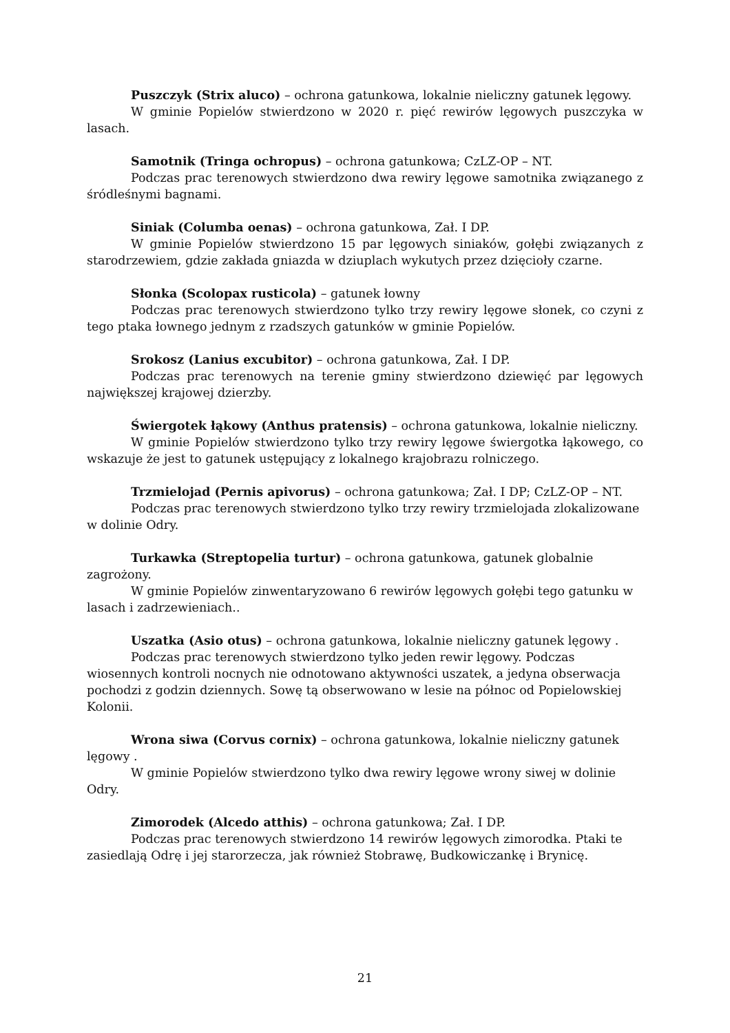Puszczyk (Strix aluco) – ochrona gatunkowa, lokalnie nieliczny gatunek lęgowy.
W gminie Popielów stwierdzono w 2020 r. pięć rewirów lęgowych puszczyka w lasach.
Samotnik (Tringa ochropus) – ochrona gatunkowa; CzLZ-OP – NT.
Podczas prac terenowych stwierdzono dwa rewiry lęgowe samotnika związanego z śródleśnymi bagnami.
Siniak (Columba oenas) – ochrona gatunkowa, Zał. I DP.
W gminie Popielów stwierdzono 15 par lęgowych siniaków, gołębi związanych z starodrzewiem, gdzie zakłada gniazda w dziuplach wykutych przez dzięcioły czarne.
Słonka (Scolopax rusticola) – gatunek łowny
Podczas prac terenowych stwierdzono tylko trzy rewiry lęgowe słonek, co czyni z tego ptaka łownego jednym z rzadszych gatunków w gminie Popielów.
Srokosz (Lanius excubitor) – ochrona gatunkowa, Zał. I DP.
Podczas prac terenowych na terenie gminy stwierdzono dziewięć par lęgowych największej krajowej dzierzby.
Świergotek łąkowy (Anthus pratensis) – ochrona gatunkowa, lokalnie nieliczny.
W gminie Popielów stwierdzono tylko trzy rewiry lęgowe świergotka łąkowego, co wskazuje że jest to gatunek ustępujący z lokalnego krajobrazu rolniczego.
Trzmielojad (Pernis apivorus) – ochrona gatunkowa; Zał. I DP; CzLZ-OP – NT.
Podczas prac terenowych stwierdzono tylko trzy rewiry trzmielojada zlokalizowane w dolinie Odry.
Turkawka (Streptopelia turtur) – ochrona gatunkowa, gatunek globalnie zagrożony.
W gminie Popielów zinwentaryzowano 6 rewirów lęgowych gołębi tego gatunku w lasach i zadrzewieniach..
Uszatka (Asio otus) – ochrona gatunkowa, lokalnie nieliczny gatunek lęgowy .
Podczas prac terenowych stwierdzono tylko jeden rewir lęgowy. Podczas wiosennych kontroli nocnych nie odnotowano aktywności uszatek, a jedyna obserwacja pochodzi z godzin dziennych. Sowę tą obserwowano w lesie na północ od Popielowskiej Kolonii.
Wrona siwa (Corvus cornix) – ochrona gatunkowa, lokalnie nieliczny gatunek lęgowy .
W gminie Popielów stwierdzono tylko dwa rewiry lęgowe wrony siwej w dolinie Odry.
Zimorodek (Alcedo atthis) – ochrona gatunkowa; Zał. I DP.
Podczas prac terenowych stwierdzono 14 rewirów lęgowych zimorodka. Ptaki te zasiedlają Odrę i jej starorzecza, jak również Stobrawę, Budkowiczankę i Brynicę.
21